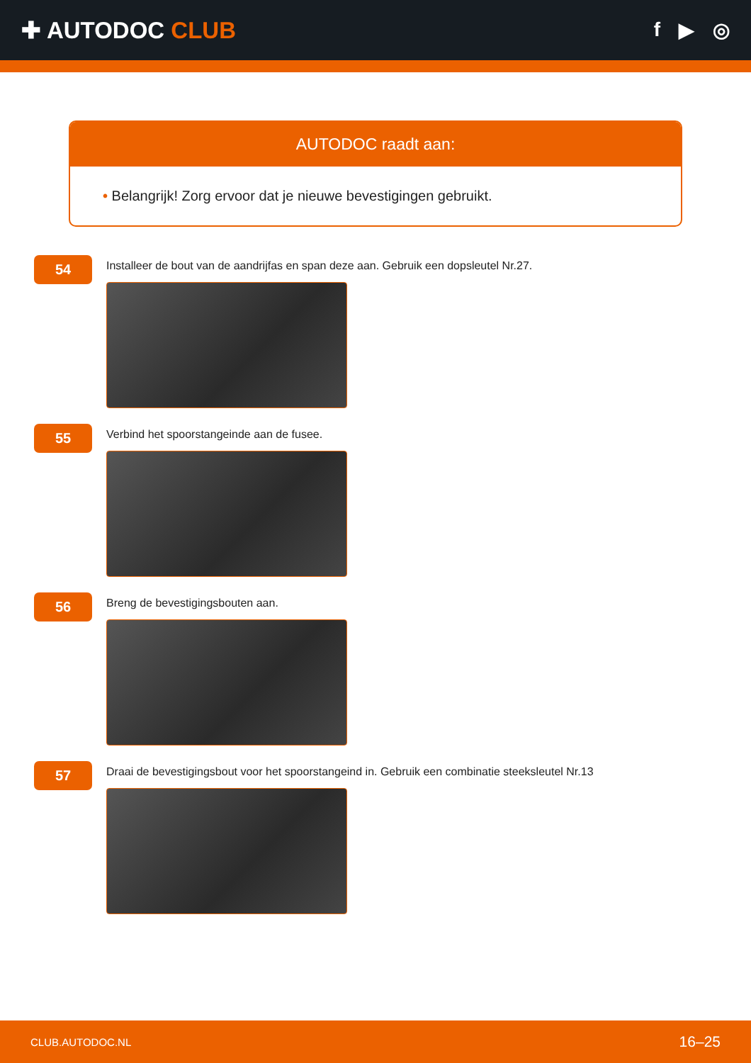✚ AUTODOC CLUB
f ▶ ◎
AUTODOC raadt aan:
• Belangrijk! Zorg ervoor dat je nieuwe bevestigingen gebruikt.
54
Installeer de bout van de aandrijfas en span deze aan. Gebruik een dopsleutel Nr.27.
55
Verbind het spoorstangeinde aan de fusee.
56
Breng de bevestigingsbouten aan.
57
Draai de bevestigingsbout voor het spoorstangeind in. Gebruik een combinatie steeksleutel Nr.13
CLUB.AUTODOC.NL 16–25